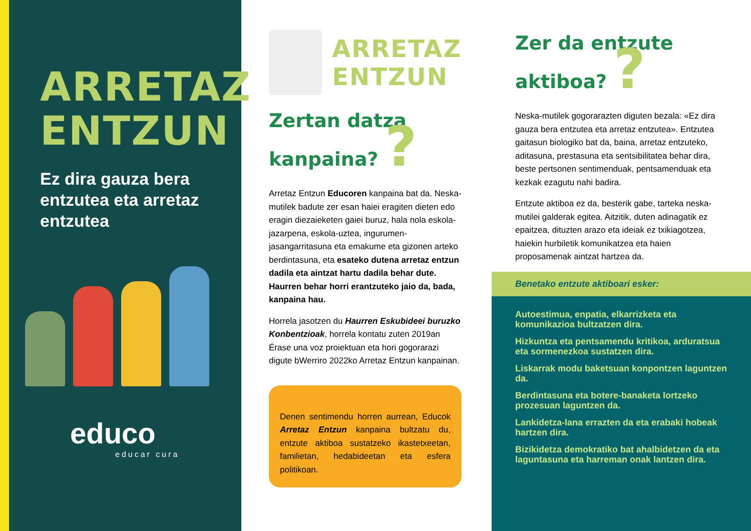ARRETAZ
ENTZUN
Ez dira gauza bera entzutea eta arretaz entzutea
educo
educar cura
ARRETAZ
ENTZUN
Zertan datza kanpaina? ?
Arretaz Entzun Educoren kanpaina bat da. Neska-mutilek badute zer esan haiei eragiten dieten edo eragin diezaieketen gaiei buruz, hala nola eskola-jazarpena, eskola-uztea, ingurumen-jasangarritasuna eta emakume eta gizonen arteko berdintasuna, eta esateko dutena arretaz entzun dadila eta aintzat hartu dadila behar dute. Haurren behar horri erantzuteko jaio da, bada, kanpaina hau.
Horrela jasotzen du Haurren Eskubideei buruzko Konbentzioak, horrela kontatu zuten 2019an Érase una voz proiektuan eta hori gogorarazi digute bWerriro 2022ko Arretaz Entzun kanpainan.
Denen sentimendu horren aurrean, Educok Arretaz Entzun kanpaina bultzatu du, entzute aktiboa sustatzeko ikastetxeetan, familietan, hedabideetan eta esfera politikoan.
Zer da entzute aktiboa? ?
Neska-mutilek gogorarazten diguten bezala: «Ez dira gauza bera entzutea eta arretaz entzutea». Entzutea gaitasun biologiko bat da, baina, arretaz entzuteko, aditasuna, prestasuna eta sentsibilitatea behar dira, beste pertsonen sentimenduak, pentsamenduak eta kezkak ezagutu nahi badira.
Entzute aktiboa ez da, besterik gabe, tarteka neska-mutilei galderak egitea. Aitzitik, duten adinagatik ez epaitzea, dituzten arazo eta ideiak ez txikiagotzea, haiekin hurbiletik komunikatzea eta haien proposamenak aintzat hartzea da.
Benetako entzute aktiboari esker:
Autoestimua, enpatia, elkarrizketa eta komunikazioa bultzatzen dira.
Hizkuntza eta pentsamendu kritikoa, arduratsua eta sormenezkoa sustatzen dira.
Liskarrak modu baketsuan konpontzen laguntzen da.
Berdintasuna eta botere-banaketa lortzeko prozesuan laguntzen da.
Lankidetza-lana errazten da eta erabaki hobeak hartzen dira.
Bizikidetza demokratiko bat ahalbidetzen da eta laguntasuna eta harreman onak lantzen dira.